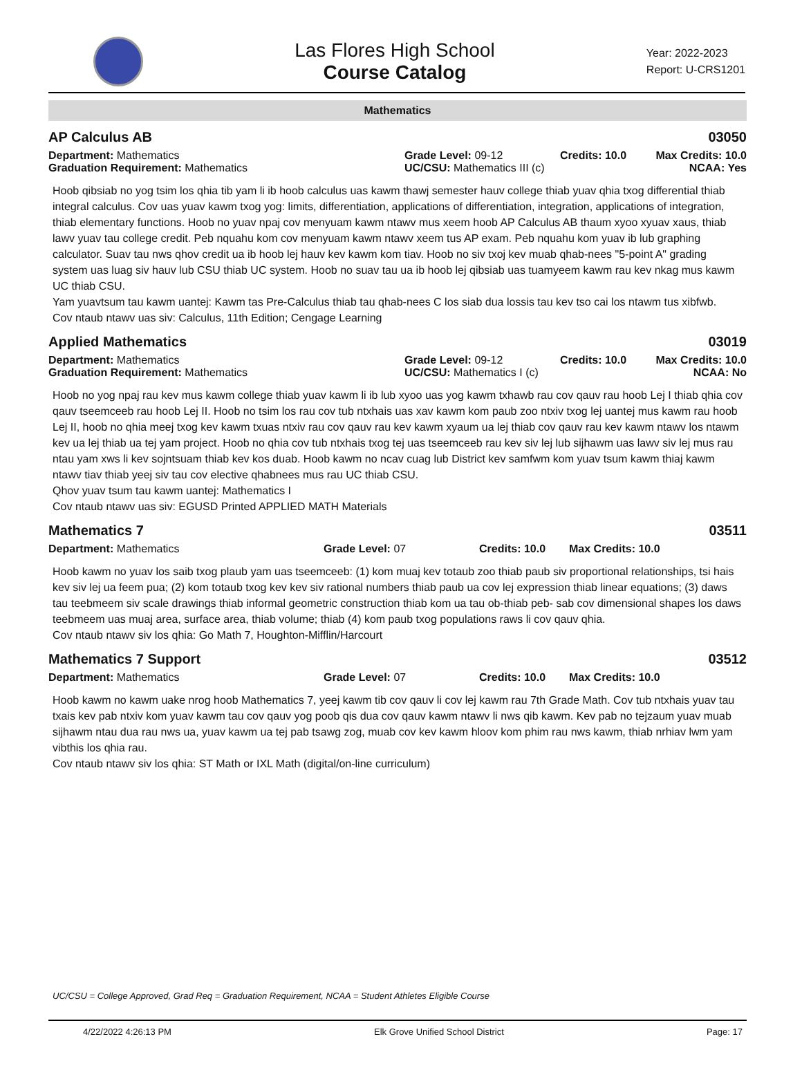Las Flores High School
Course Catalog
Year: 2022-2023
Report: U-CRS1201
Mathematics
AP Calculus AB 03050
Department: Mathematics
Graduation Requirement: Mathematics
Grade Level: 09-12
UC/CSU: Mathematics III (c)
Credits: 10.0 Max Credits: 10.0
NCAA: Yes
Hoob qibsiab no yog tsim los qhia tib yam li ib hoob calculus uas kawm thawj semester hauv college thiab yuav qhia txog differential thiab integral calculus. Cov uas yuav kawm txog yog: limits, differentiation, applications of differentiation, integration, applications of integration, thiab elementary functions. Hoob no yuav npaj cov menyuam kawm ntawv mus xeem hoob AP Calculus AB thaum xyoo xyuav xaus, thiab lawv yuav tau college credit. Peb nquahu kom cov menyuam kawm ntawv xeem tus AP exam. Peb nquahu kom yuav ib lub graphing calculator. Suav tau nws qhov credit ua ib hoob lej hauv kev kawm kom tiav. Hoob no siv txoj kev muab qhab-nees "5-point A" grading system uas luag siv hauv lub CSU thiab UC system. Hoob no suav tau ua ib hoob lej qibsiab uas tuamyeem kawm rau kev nkag mus kawm UC thiab CSU.
Yam yuavtsum tau kawm uantej: Kawm tas Pre-Calculus thiab tau qhab-nees C los siab dua lossis tau kev tso cai los ntawm tus xibfwb.
Cov ntaub ntawv uas siv: Calculus, 11th Edition; Cengage Learning
Applied Mathematics 03019
Department: Mathematics
Graduation Requirement: Mathematics
Grade Level: 09-12
UC/CSU: Mathematics I (c)
Credits: 10.0 Max Credits: 10.0
NCAA: No
Hoob no yog npaj rau kev mus kawm college thiab yuav kawm li ib lub xyoo uas yog kawm txhawb rau cov qauv rau hoob Lej I thiab qhia cov qauv tseemceeb rau hoob Lej II. Hoob no tsim los rau cov tub ntxhais uas xav kawm kom paub zoo ntxiv txog lej uantej mus kawm rau hoob Lej II, hoob no qhia meej txog kev kawm txuas ntxiv rau cov qauv rau kev kawm xyaum ua lej thiab cov qauv rau kev kawm ntawv los ntawm kev ua lej thiab ua tej yam project. Hoob no qhia cov tub ntxhais txog tej uas tseemceeb rau kev siv lej lub sijhawm uas lawv siv lej mus rau ntau yam xws li kev sojntsuam thiab kev kos duab. Hoob kawm no ncav cuag lub District kev samfwm kom yuav tsum kawm thiaj kawm ntawv tiav thiab yeej siv tau cov elective qhabnees mus rau UC thiab CSU.
Qhov yuav tsum tau kawm uantej: Mathematics I
Cov ntaub ntawv uas siv: EGUSD Printed APPLIED MATH Materials
Mathematics 7 03511
Department: Mathematics Grade Level: 07 Credits: 10.0 Max Credits: 10.0
Hoob kawm no yuav los saib txog plaub yam uas tseemceeb: (1) kom muaj kev totaub zoo thiab paub siv proportional relationships, tsi hais kev siv lej ua feem pua; (2) kom totaub txog kev kev siv rational numbers thiab paub ua cov lej expression thiab linear equations; (3) daws tau teebmeem siv scale drawings thiab informal geometric construction thiab kom ua tau ob-thiab peb- sab cov dimensional shapes los daws teebmeem uas muaj area, surface area, thiab volume; thiab (4) kom paub txog populations raws li cov qauv qhia.
Cov ntaub ntawv siv los qhia: Go Math 7, Houghton-Mifflin/Harcourt
Mathematics 7 Support 03512
Department: Mathematics Grade Level: 07 Credits: 10.0 Max Credits: 10.0
Hoob kawm no kawm uake nrog hoob Mathematics 7, yeej kawm tib cov qauv li cov lej kawm rau 7th Grade Math. Cov tub ntxhais yuav tau txais kev pab ntxiv kom yuav kawm tau cov qauv yog poob qis dua cov qauv kawm ntawv li nws qib kawm. Kev pab no tejzaum yuav muab sijhawm ntau dua rau nws ua, yuav kawm ua tej pab tsawg zog, muab cov kev kawm hloov kom phim rau nws kawm, thiab nrhiav lwm yam vibthis los qhia rau.
Cov ntaub ntawv siv los qhia: ST Math or IXL Math (digital/on-line curriculum)
UC/CSU = College Approved, Grad Req = Graduation Requirement, NCAA = Student Athletes Eligible Course
4/22/2022 4:26:13 PM Elk Grove Unified School District Page: 17